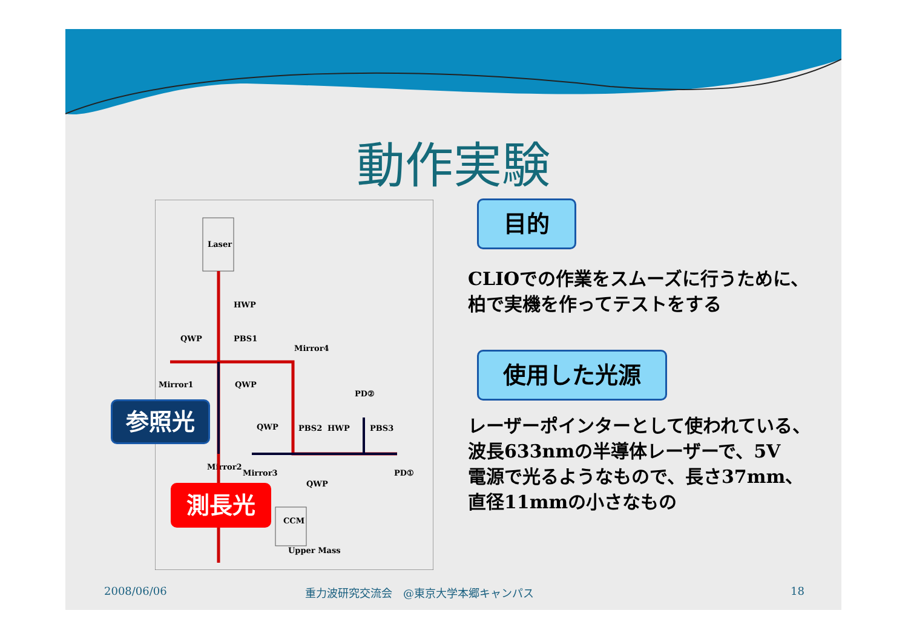動作実験
Laser
HWP
QWP
PBS1
Mirror4
Mirror1
QWP
PD②
QWP
PBS2
HWP
PBS3
Mirror2
Mirror3
QWP
PD①
CCM
Upper Mass
参照光
測長光
目的
CLIOでの作業をスムーズに行うために、
柏で実機を作ってテストをする
使用した光源
レーザーポインターとして使われている、
波長633nmの半導体レーザーで、5V
電源で光るようなもので、長さ37mm、
直径11mmの小さなもの
2008/06/06
重力波研究交流会　@東京大学本郷キャンパス
18